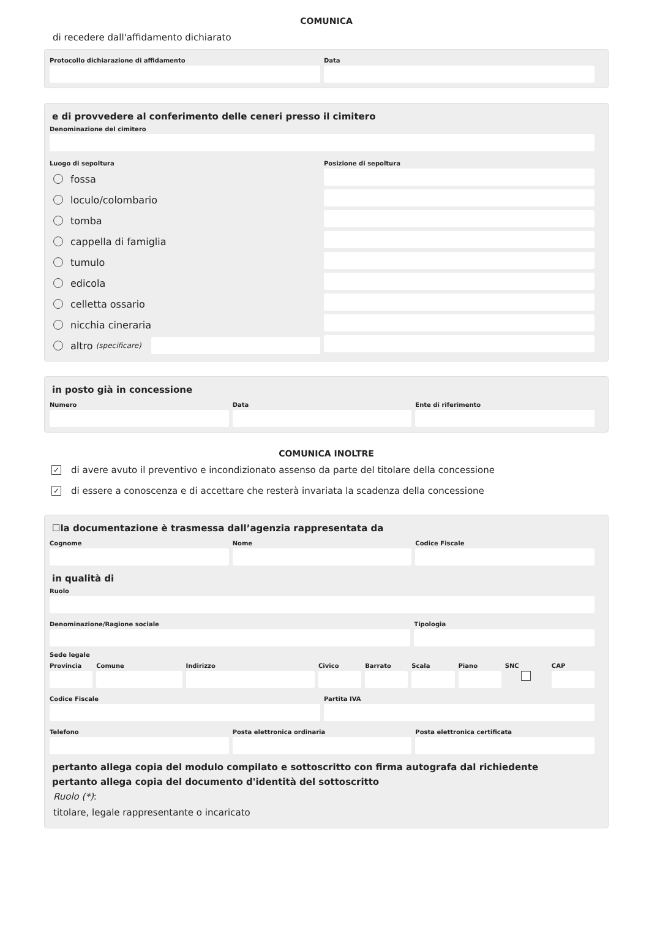COMUNICA
di recedere dall'affidamento dichiarato
Protocollo dichiarazione di affidamento
Data
e di provvedere al conferimento delle ceneri presso il cimitero
Denominazione del cimitero
Luogo di sepoltura
fossa
loculo/colombario
tomba
cappella di famiglia
tumulo
edicola
celletta ossario
nicchia cineraria
altro (specificare)
Posizione di sepoltura
in posto già in concessione
Numero Data Ente di riferimento
COMUNICA INOLTRE
✓ di avere avuto il preventivo e incondizionato assenso da parte del titolare della concessione
✓ di essere a conoscenza e di accettare che resterà invariata la scadenza della concessione
☐la documentazione è trasmessa dall’agenzia rappresentata da
Cognome Nome Codice Fiscale
in qualità di
Ruolo
Denominazione/Ragione sociale Tipologia
Sede legale
Provincia Comune Indirizzo Civico Barrato Scala Piano SNC CAP
Codice Fiscale Partita IVA
Telefono Posta elettronica ordinaria Posta elettronica certificata
pertanto allega copia del modulo compilato e sottoscritto con firma autografa dal richiedente
pertanto allega copia del documento d'identità del sottoscritto
Ruolo (*):
titolare, legale rappresentante o incaricato